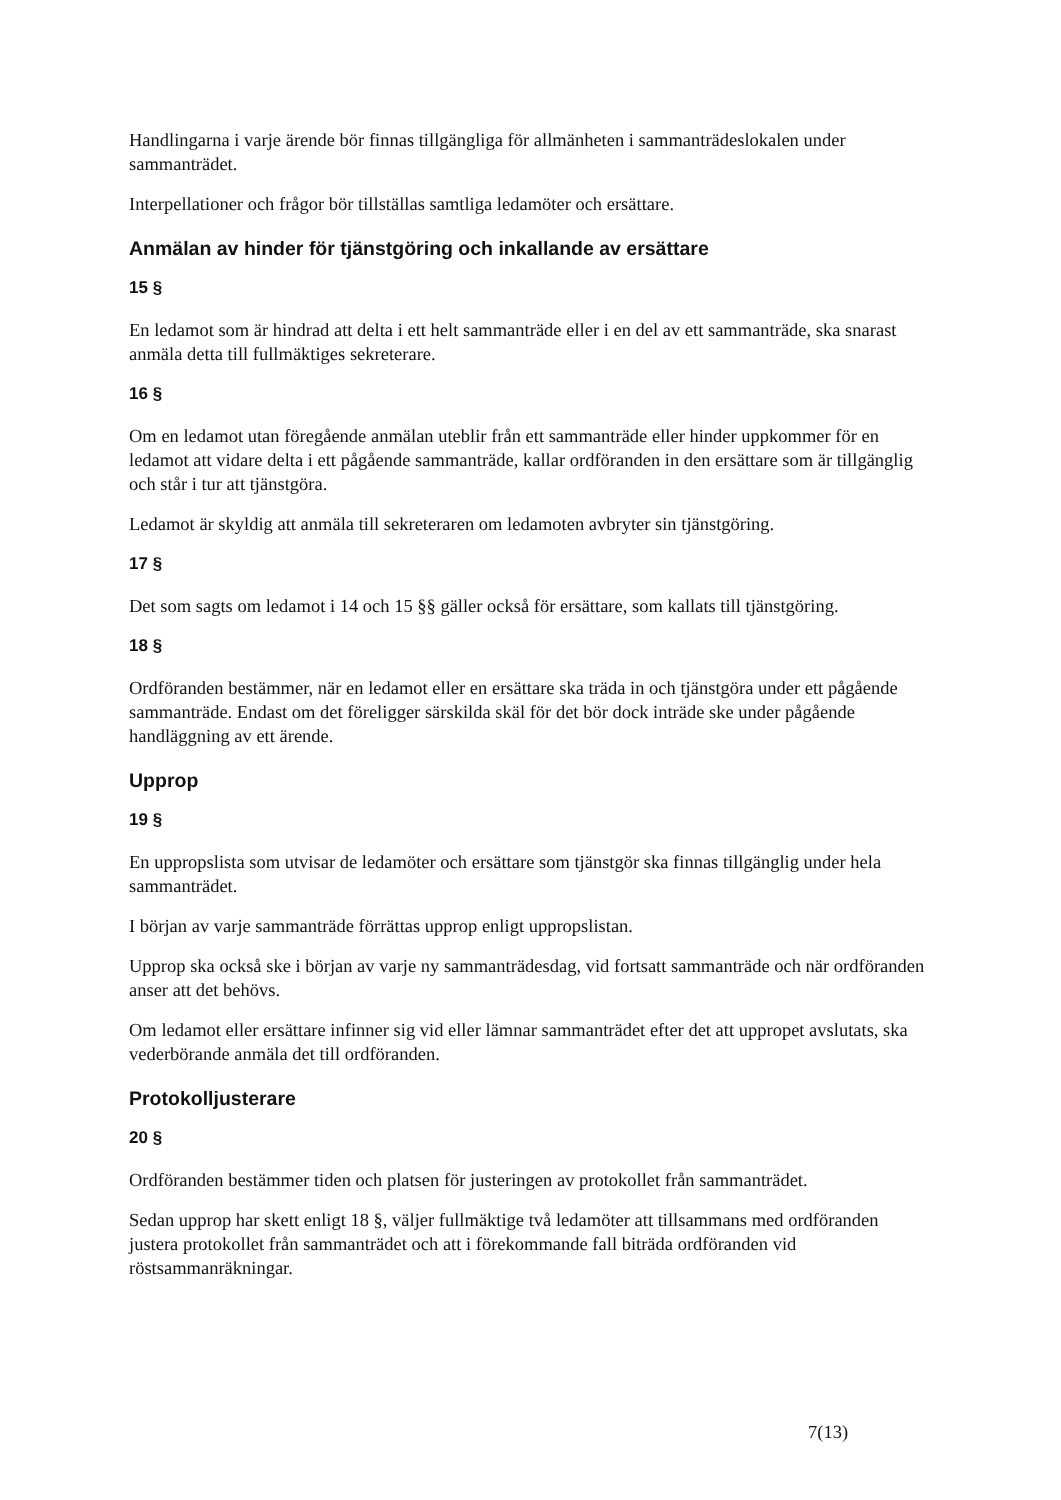Handlingarna i varje ärende bör finnas tillgängliga för allmänheten i sammanträdeslokalen under sammanträdet.
Interpellationer och frågor bör tillställas samtliga ledamöter och ersättare.
Anmälan av hinder för tjänstgöring och inkallande av ersättare
15 §
En ledamot som är hindrad att delta i ett helt sammanträde eller i en del av ett sammanträde, ska snarast anmäla detta till fullmäktiges sekreterare.
16 §
Om en ledamot utan föregående anmälan uteblir från ett sammanträde eller hinder uppkommer för en ledamot att vidare delta i ett pågående sammanträde, kallar ordföranden in den ersättare som är tillgänglig och står i tur att tjänstgöra.
Ledamot är skyldig att anmäla till sekreteraren om ledamoten avbryter sin tjänstgöring.
17 §
Det som sagts om ledamot i 14 och 15 §§ gäller också för ersättare, som kallats till tjänstgöring.
18 §
Ordföranden bestämmer, när en ledamot eller en ersättare ska träda in och tjänstgöra under ett pågående sammanträde. Endast om det föreligger särskilda skäl för det bör dock inträde ske under pågående handläggning av ett ärende.
Upprop
19 §
En uppropslista som utvisar de ledamöter och ersättare som tjänstgör ska finnas tillgänglig under hela sammanträdet.
I början av varje sammanträde förrättas upprop enligt uppropslistan.
Upprop ska också ske i början av varje ny sammanträdesdag, vid fortsatt sammanträde och när ordföranden anser att det behövs.
Om ledamot eller ersättare infinner sig vid eller lämnar sammanträdet efter det att uppropet avslutats, ska vederbörande anmäla det till ordföranden.
Protokolljusterare
20 §
Ordföranden bestämmer tiden och platsen för justeringen av protokollet från sammanträdet.
Sedan upprop har skett enligt 18 §, väljer fullmäktige två ledamöter att tillsammans med ordföranden justera protokollet från sammanträdet och att i förekommande fall biträda ordföranden vid röstsammanräkningar.
7(13)